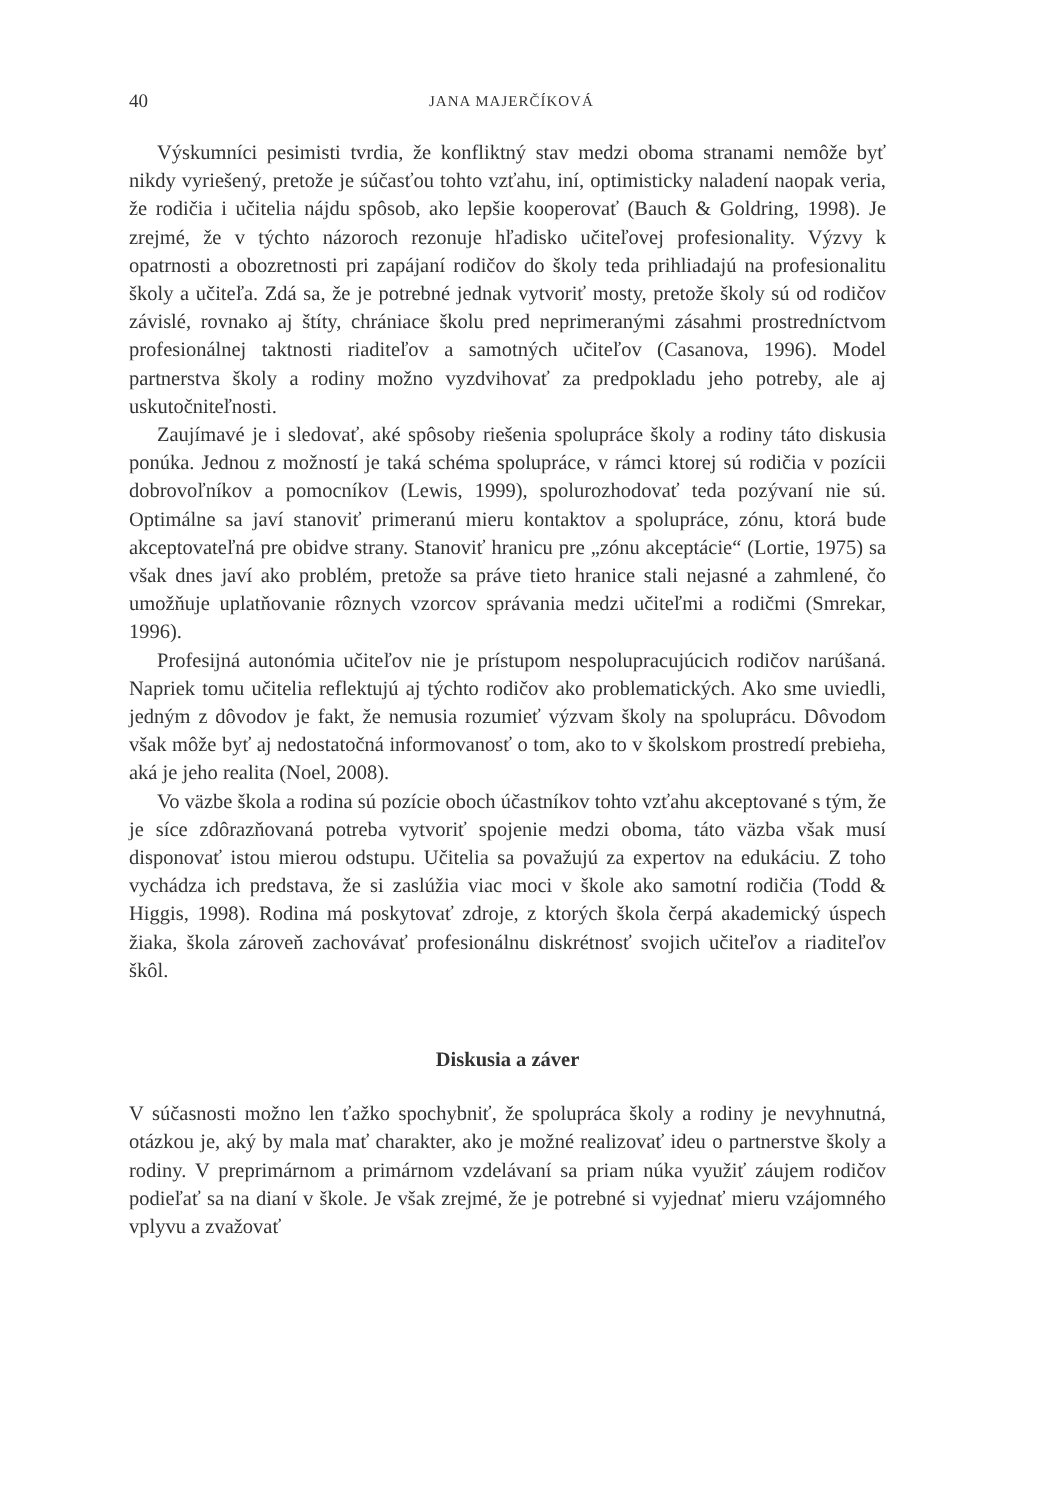40 JANA MAJERČÍKOVÁ
Výskumníci pesimisti tvrdia, že konfliktný stav medzi oboma stranami nemôže byť nikdy vyriešený, pretože je súčasťou tohto vzťahu, iní, optimisticky naladení naopak veria, že rodičia i učitelia nájdu spôsob, ako lepšie kooperovať (Bauch & Goldring, 1998). Je zrejmé, že v týchto názoroch rezonuje hľadisko učiteľovej profesionality. Výzvy k opatrnosti a obozretnosti pri zapájaní rodičov do školy teda prihliadajú na profesionalitu školy a učiteľa. Zdá sa, že je potrebné jednak vytvoriť mosty, pretože školy sú od rodičov závislé, rovnako aj štíty, chrániace školu pred neprimeranými zásahmi prostredníctvom profesionálnej taktnosti riaditeľov a samotných učiteľov (Casanova, 1996). Model partnerstva školy a rodiny možno vyzdvihovať za predpokladu jeho potreby, ale aj uskutočniteľnosti.
Zaujímavé je i sledovať, aké spôsoby riešenia spolupráce školy a rodiny táto diskusia ponúka. Jednou z možností je taká schéma spolupráce, v rámci ktorej sú rodičia v pozícii dobrovoľníkov a pomocníkov (Lewis, 1999), spolurozhodovať teda pozývaní nie sú. Optimálne sa javí stanoviť primeranú mieru kontaktov a spolupráce, zónu, ktorá bude akceptovateľná pre obidve strany. Stanoviť hranicu pre „zónu akceptácie“ (Lortie, 1975) sa však dnes javí ako problém, pretože sa práve tieto hranice stali nejasné a zahmlené, čo umožňuje uplatňovanie rôznych vzorcov správania medzi učiteľmi a rodičmi (Smrekar, 1996).
Profesijná autonómia učiteľov nie je prístupom nespolupracujúcich rodičov narúšaná. Napriek tomu učitelia reflektujú aj týchto rodičov ako problematických. Ako sme uviedli, jedným z dôvodov je fakt, že nemusia rozumieť výzvam školy na spoluprácu. Dôvodom však môže byť aj nedostatočná informovanosť o tom, ako to v školskom prostredí prebieha, aká je jeho realita (Noel, 2008).
Vo väzbe škola a rodina sú pozície oboch účastníkov tohto vzťahu akceptované s tým, že je síce zdôrazňovaná potreba vytvoriť spojenie medzi oboma, táto väzba však musí disponovať istou mierou odstupu. Učitelia sa považujú za expertov na edukáciu. Z toho vychádza ich predstava, že si zaslúžia viac moci v škole ako samotní rodičia (Todd & Higgis, 1998). Rodina má poskytovať zdroje, z ktorých škola čerpá akademický úspech žiaka, škola zároveň zachovávať profesionálnu diskrétnosť svojich učiteľov a riaditeľov škôl.
Diskusia a záver
V súčasnosti možno len ťažko spochybniť, že spolupráca školy a rodiny je nevyhnutná, otázkou je, aký by mala mať charakter, ako je možné realizovať ideu o partnerstve školy a rodiny. V preprimárnom a primárnom vzdelávaní sa priam núka využiť záujem rodičov podieľať sa na dianí v škole. Je však zrejmé, že je potrebné si vyjednať mieru vzájomného vplyvu a zvažovať